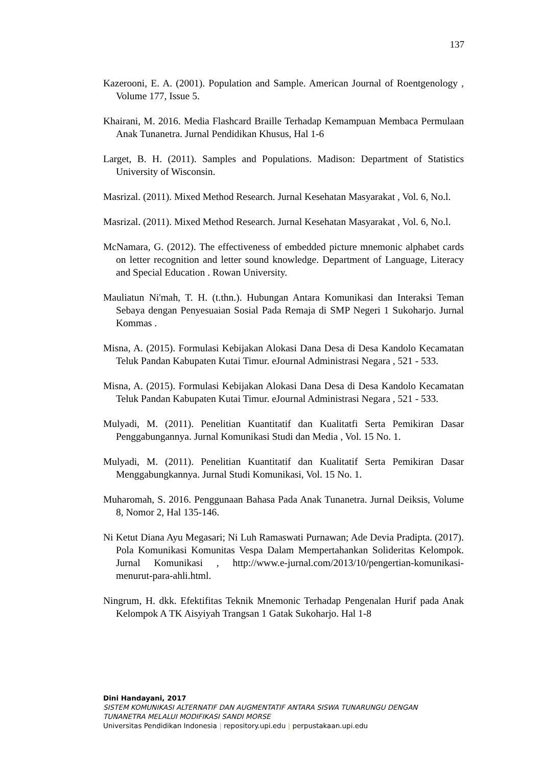137
Kazerooni, E. A. (2001). Population and Sample. American Journal of Roentgenology , Volume 177, Issue 5.
Khairani, M. 2016. Media Flashcard Braille Terhadap Kemampuan Membaca Permulaan Anak Tunanetra. Jurnal Pendidikan Khusus, Hal 1-6
Larget, B. H. (2011). Samples and Populations. Madison: Department of Statistics University of Wisconsin.
Masrizal. (2011). Mixed Method Research. Jurnal Kesehatan Masyarakat , Vol. 6, No.l.
Masrizal. (2011). Mixed Method Research. Jurnal Kesehatan Masyarakat , Vol. 6, No.l.
McNamara, G. (2012). The effectiveness of embedded picture mnemonic alphabet cards on letter recognition and letter sound knowledge. Department of Language, Literacy and Special Education . Rowan University.
Mauliatun Ni'mah, T. H. (t.thn.). Hubungan Antara Komunikasi dan Interaksi Teman Sebaya dengan Penyesuaian Sosial Pada Remaja di SMP Negeri 1 Sukoharjo. Jurnal Kommas .
Misna, A. (2015). Formulasi Kebijakan Alokasi Dana Desa di Desa Kandolo Kecamatan Teluk Pandan Kabupaten Kutai Timur. eJournal Administrasi Negara , 521 - 533.
Misna, A. (2015). Formulasi Kebijakan Alokasi Dana Desa di Desa Kandolo Kecamatan Teluk Pandan Kabupaten Kutai Timur. eJournal Administrasi Negara , 521 - 533.
Mulyadi, M. (2011). Penelitian Kuantitatif dan Kualitatfi Serta Pemikiran Dasar Penggabungannya. Jurnal Komunikasi Studi dan Media , Vol. 15 No. 1.
Mulyadi, M. (2011). Penelitian Kuantitatif dan Kualitatif Serta Pemikiran Dasar Menggabungkannya. Jurnal Studi Komunikasi, Vol. 15 No. 1.
Muharomah, S. 2016. Penggunaan Bahasa Pada Anak Tunanetra. Jurnal Deiksis, Volume 8, Nomor 2, Hal 135-146.
Ni Ketut Diana Ayu Megasari; Ni Luh Ramaswati Purnawan; Ade Devia Pradipta. (2017). Pola Komunikasi Komunitas Vespa Dalam Mempertahankan Solideritas Kelompok. Jurnal Komunikasi , http://www.e-jurnal.com/2013/10/pengertian-komunikasi-menurut-para-ahli.html.
Ningrum, H. dkk. Efektifitas Teknik Mnemonic Terhadap Pengenalan Hurif pada Anak Kelompok A TK Aisyiyah Trangsan 1 Gatak Sukoharjo. Hal 1-8
Dini Handayani, 2017
SISTEM KOMUNIKASI ALTERNATIF DAN AUGMENTATIF ANTARA SISWA TUNARUNGU DENGAN
TUNANETRA MELALUI MODIFIKASI SANDI MORSE
Universitas Pendidikan Indonesia | repository.upi.edu | perpustakaan.upi.edu